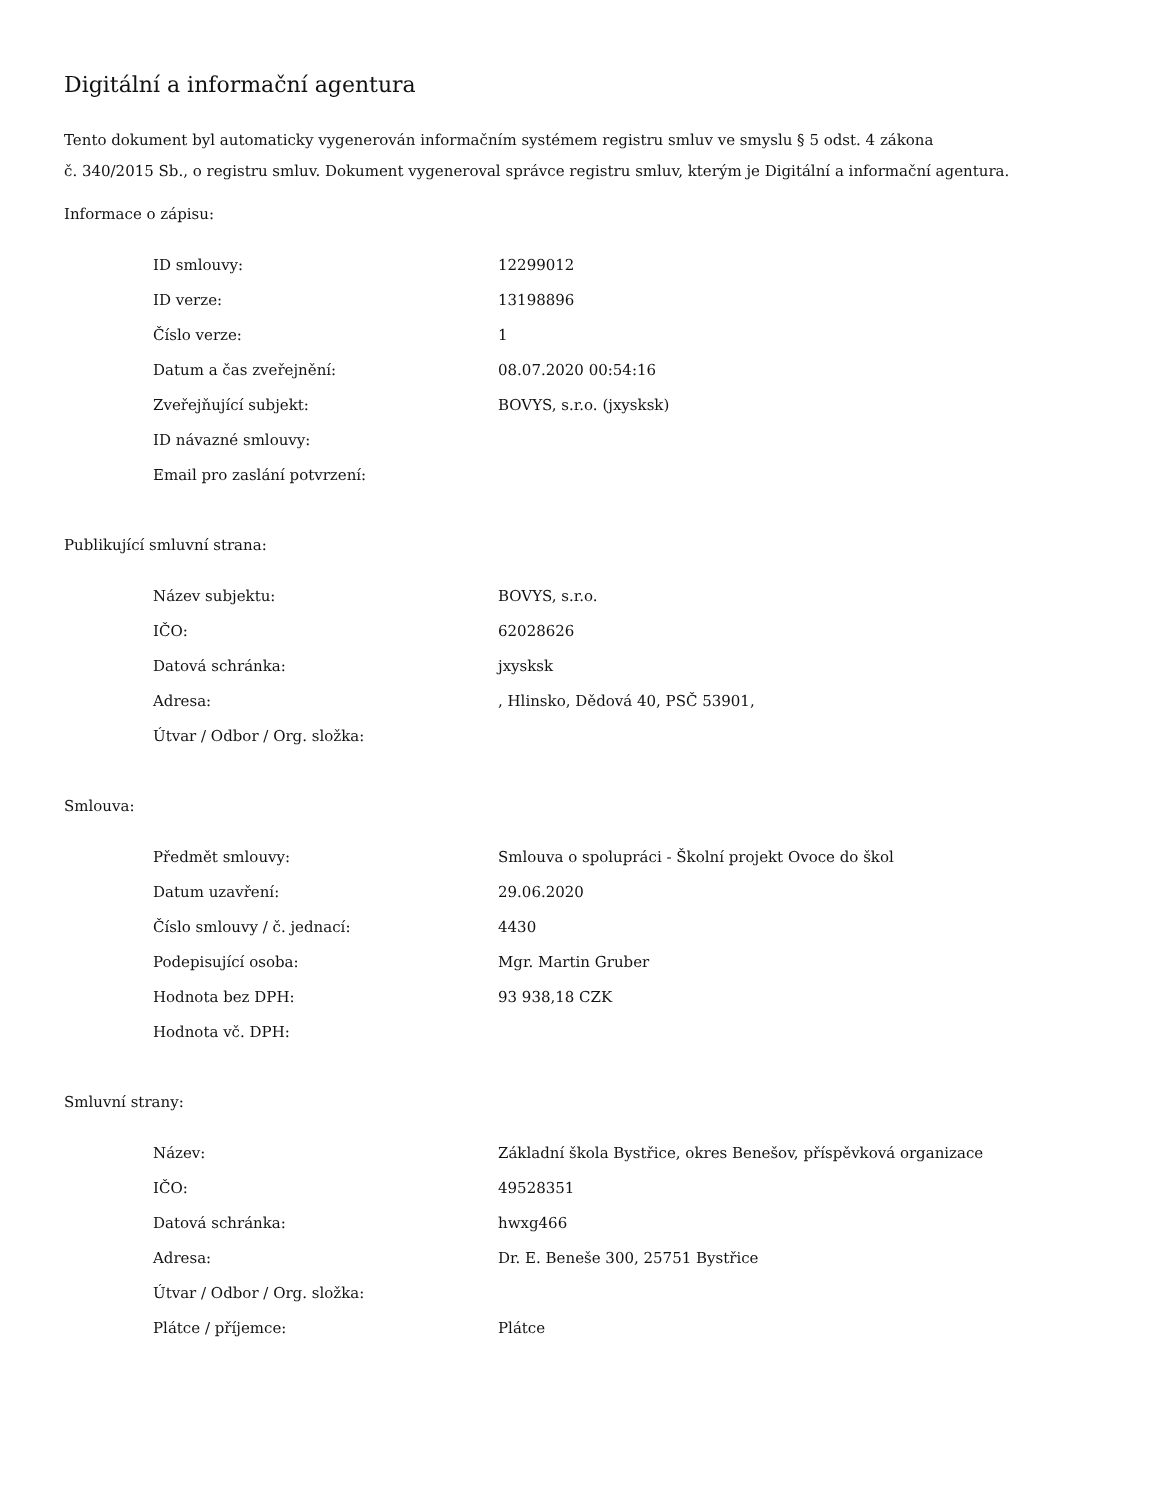Digitální a informační agentura
Tento dokument byl automaticky vygenerován informačním systémem registru smluv ve smyslu § 5 odst. 4 zákona
č. 340/2015 Sb., o registru smluv. Dokument vygeneroval správce registru smluv, kterým je Digitální a informační agentura.
Informace o zápisu:
| ID smlouvy: | 12299012 |
| ID verze: | 13198896 |
| Číslo verze: | 1 |
| Datum a čas zveřejnění: | 08.07.2020 00:54:16 |
| Zveřejňující subjekt: | BOVYS, s.r.o. (jxysksk) |
| ID návazné smlouvy: | |
| Email pro zaslání potvrzení: | |
Publikující smluvní strana:
| Název subjektu: | BOVYS, s.r.o. |
| IČO: | 62028626 |
| Datová schránka: | jxysksk |
| Adresa: | , Hlinsko, Dědová 40, PSČ 53901, |
| Útvar / Odbor / Org. složka: | |
Smlouva:
| Předmět smlouvy: | Smlouva o spolupráci - Školní projekt Ovoce do škol |
| Datum uzavření: | 29.06.2020 |
| Číslo smlouvy / č. jednací: | 4430 |
| Podepisující osoba: | Mgr. Martin Gruber |
| Hodnota bez DPH: | 93 938,18 CZK |
| Hodnota vč. DPH: | |
Smluvní strany:
| Název: | Základní škola Bystřice, okres Benešov, příspěvková organizace |
| IČO: | 49528351 |
| Datová schránka: | hwxg466 |
| Adresa: | Dr. E. Beneše 300, 25751 Bystřice |
| Útvar / Odbor / Org. složka: | |
| Plátce / příjemce: | Plátce |